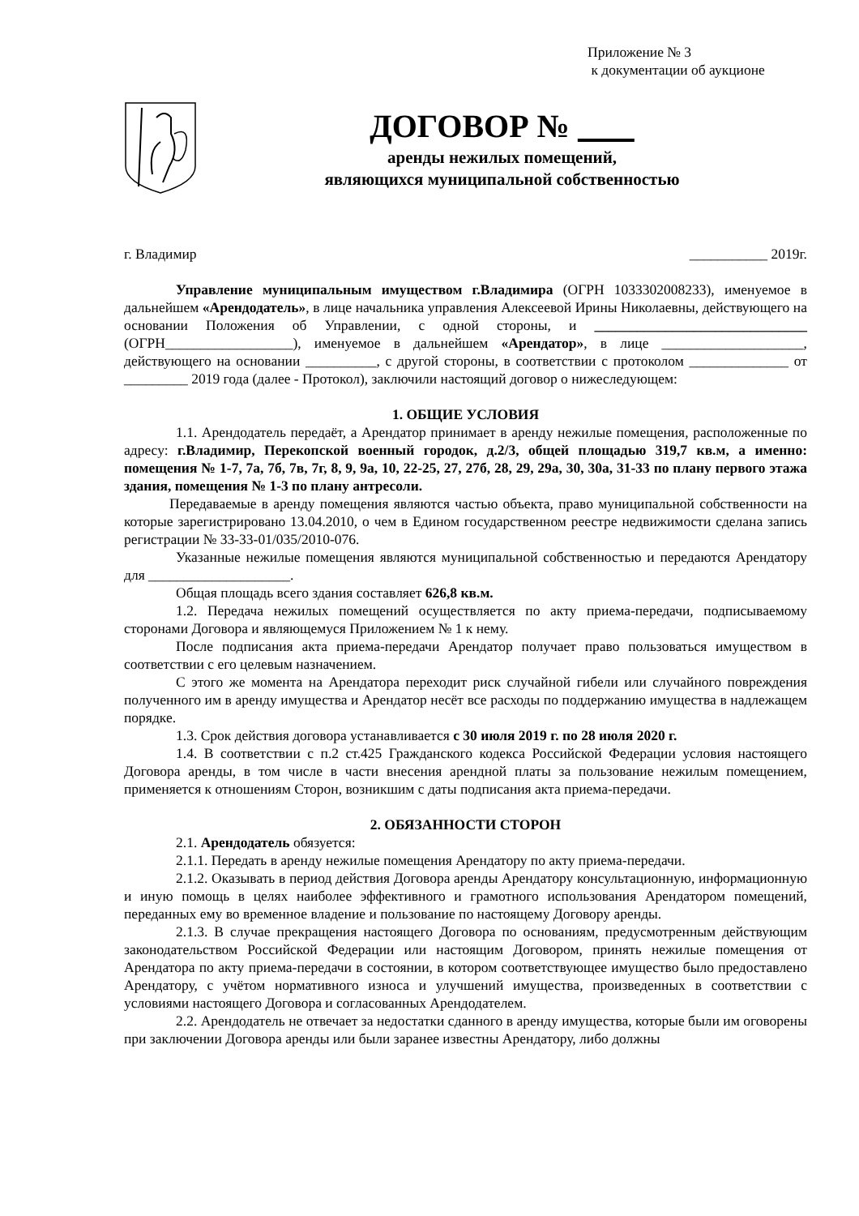Приложение № 3
к документации об аукционе
ДОГОВОР №
аренды нежилых помещений,
являющихся муниципальной собственностью
г. Владимир ___________ 2019г.
Управление муниципальным имуществом г.Владимира (ОГРН 1033302008233), именуемое в дальнейшем «Арендодатель», в лице начальника управления Алексеевой Ирины Николаевны, действующего на основании Положения об Управлении, с одной стороны, и ______________________________ (ОГРН__________________), именуемое в дальнейшем «Арендатор», в лице ____________________, действующего на основании __________, с другой стороны, в соответствии с протоколом ______________ от _________ 2019 года (далее - Протокол), заключили настоящий договор о нижеследующем:
1. ОБЩИЕ УСЛОВИЯ
1.1. Арендодатель передаёт, а Арендатор принимает в аренду нежилые помещения, расположенные по адресу: г.Владимир, Перекопской военный городок, д.2/3, общей площадью 319,7 кв.м, а именно: помещения № 1-7, 7а, 7б, 7в, 7г, 8, 9, 9а, 10, 22-25, 27, 27б, 28, 29, 29а, 30, 30а, 31-33 по плану первого этажа здания, помещения № 1-3 по плану антресоли.
Передаваемые в аренду помещения являются частью объекта, право муниципальной собственности на которые зарегистрировано 13.04.2010, о чем в Едином государственном реестре недвижимости сделана запись регистрации № 33-33-01/035/2010-076.
Указанные нежилые помещения являются муниципальной собственностью и передаются Арендатору для ____________________.
Общая площадь всего здания составляет 626,8 кв.м.
1.2. Передача нежилых помещений осуществляется по акту приема-передачи, подписываемому сторонами Договора и являющемуся Приложением № 1 к нему.
После подписания акта приема-передачи Арендатор получает право пользоваться имуществом в соответствии с его целевым назначением.
С этого же момента на Арендатора переходит риск случайной гибели или случайного повреждения полученного им в аренду имущества и Арендатор несёт все расходы по поддержанию имущества в надлежащем порядке.
1.3. Срок действия договора устанавливается с 30 июля 2019 г. по 28 июля 2020 г.
1.4. В соответствии с п.2 ст.425 Гражданского кодекса Российской Федерации условия настоящего Договора аренды, в том числе в части внесения арендной платы за пользование нежилым помещением, применяется к отношениям Сторон, возникшим с даты подписания акта приема-передачи.
2. ОБЯЗАННОСТИ СТОРОН
2.1. Арендодатель обязуется:
2.1.1. Передать в аренду нежилые помещения Арендатору по акту приема-передачи.
2.1.2. Оказывать в период действия Договора аренды Арендатору консультационную, информационную и иную помощь в целях наиболее эффективного и грамотного использования Арендатором помещений, переданных ему во временное владение и пользование по настоящему Договору аренды.
2.1.3. В случае прекращения настоящего Договора по основаниям, предусмотренным действующим законодательством Российской Федерации или настоящим Договором, принять нежилые помещения от Арендатора по акту приема-передачи в состоянии, в котором соответствующее имущество было предоставлено Арендатору, с учётом нормативного износа и улучшений имущества, произведенных в соответствии с условиями настоящего Договора и согласованных Арендодателем.
2.2. Арендодатель не отвечает за недостатки сданного в аренду имущества, которые были им оговорены при заключении Договора аренды или были заранее известны Арендатору, либо должны